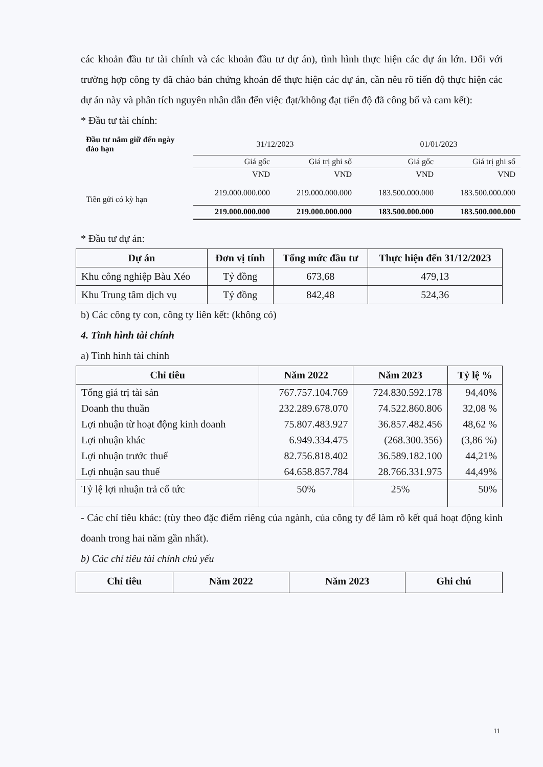các khoản đầu tư tài chính và các khoản đầu tư dự án), tình hình thực hiện các dự án lớn. Đối với trường hợp công ty đã chào bán chứng khoán để thực hiện các dự án, cần nêu rõ tiến độ thực hiện các dự án này và phân tích nguyên nhân dẫn đến việc đạt/không đạt tiến độ đã công bố và cam kết):
* Đầu tư tài chính:
| Đầu tư nắm giữ đến ngày đáo hạn | 31/12/2023 | | 01/01/2023 | |
| | Giá gốc | Giá trị ghi số | Giá gốc | Giá trị ghi số |
| | VND | VND | VND | VND |
| Tiền gửi có kỳ hạn | 219.000.000.000 | 219.000.000.000 | 183.500.000.000 | 183.500.000.000 |
| | 219.000.000.000 | 219.000.000.000 | 183.500.000.000 | 183.500.000.000 |
* Đầu tư dự án:
| Dự án | Đơn vị tính | Tổng mức đầu tư | Thực hiện đến 31/12/2023 |
| --- | --- | --- | --- |
| Khu công nghiệp Bàu Xéo | Tỷ đồng | 673,68 | 479,13 |
| Khu Trung tâm dịch vụ | Tỷ đồng | 842,48 | 524,36 |
b) Các công ty con, công ty liên kết: (không có)
4. Tình hình tài chính
a) Tình hình tài chính
| Chỉ tiêu | Năm 2022 | Năm 2023 | Tỷ lệ % |
| --- | --- | --- | --- |
| Tổng giá trị tài sản | 767.757.104.769 | 724.830.592.178 | 94,40% |
| Doanh thu thuần | 232.289.678.070 | 74.522.860.806 | 32,08 % |
| Lợi nhuận từ hoạt động kinh doanh | 75.807.483.927 | 36.857.482.456 | 48,62 % |
| Lợi nhuận khác | 6.949.334.475 | (268.300.356) | (3,86 %) |
| Lợi nhuận trước thuế | 82.756.818.402 | 36.589.182.100 | 44,21% |
| Lợi nhuận sau thuế | 64.658.857.784 | 28.766.331.975 | 44,49% |
| Tỷ lệ lợi nhuận trả cổ tức | 50% | 25% | 50% |
- Các chỉ tiêu khác: (tùy theo đặc điểm riêng của ngành, của công ty để làm rõ kết quả hoạt động kinh doanh trong hai năm gần nhất).
b) Các chỉ tiêu tài chính chủ yếu
| Chỉ tiêu | Năm 2022 | Năm 2023 | Ghi chú |
| --- | --- | --- | --- |
11